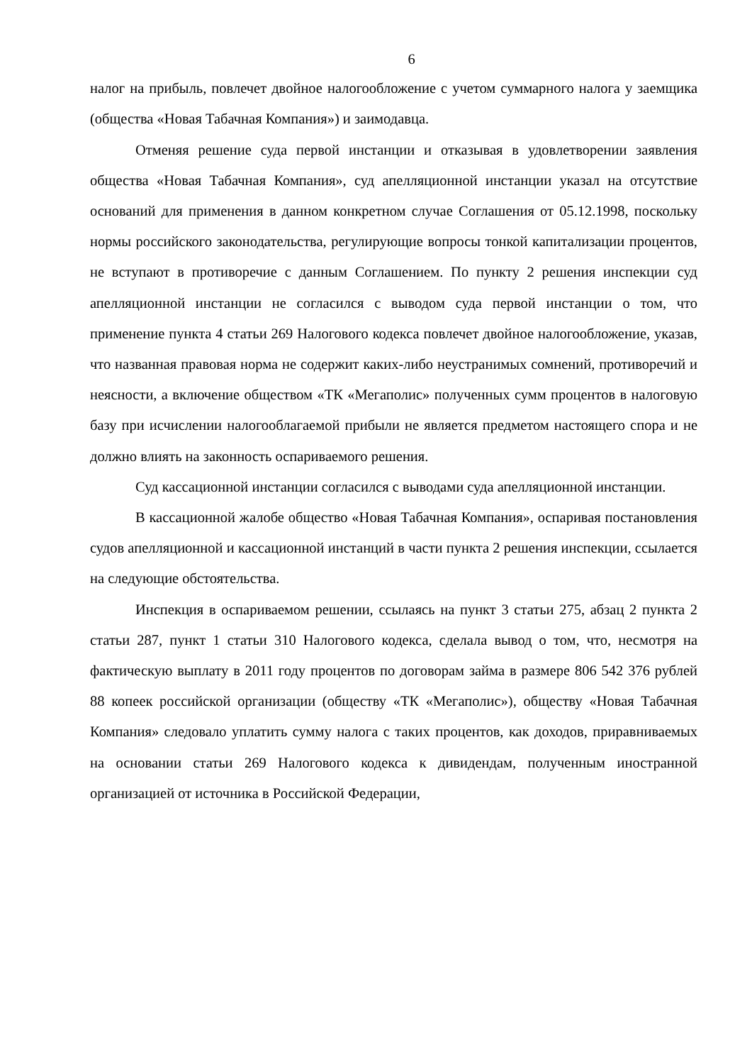6
налог на прибыль, повлечет двойное налогообложение с учетом суммарного налога у заемщика (общества «Новая Табачная Компания») и заимодавца.
Отменяя решение суда первой инстанции и отказывая в удовлетворении заявления общества «Новая Табачная Компания», суд апелляционной инстанции указал на отсутствие оснований для применения в данном конкретном случае Соглашения от 05.12.1998, поскольку нормы российского законодательства, регулирующие вопросы тонкой капитализации процентов, не вступают в противоречие с данным Соглашением. По пункту 2 решения инспекции суд апелляционной инстанции не согласился с выводом суда первой инстанции о том, что применение пункта 4 статьи 269 Налогового кодекса повлечет двойное налогообложение, указав, что названная правовая норма не содержит каких-либо неустранимых сомнений, противоречий и неясности, а включение обществом «ТК «Мегаполис» полученных сумм процентов в налоговую базу при исчислении налогооблагаемой прибыли не является предметом настоящего спора и не должно влиять на законность оспариваемого решения.
Суд кассационной инстанции согласился с выводами суда апелляционной инстанции.
В кассационной жалобе общество «Новая Табачная Компания», оспаривая постановления судов апелляционной и кассационной инстанций в части пункта 2 решения инспекции, ссылается на следующие обстоятельства.
Инспекция в оспариваемом решении, ссылаясь на пункт 3 статьи 275, абзац 2 пункта 2 статьи 287, пункт 1 статьи 310 Налогового кодекса, сделала вывод о том, что, несмотря на фактическую выплату в 2011 году процентов по договорам займа в размере 806 542 376 рублей 88 копеек российской организации (обществу «ТК «Мегаполис»), обществу «Новая Табачная Компания» следовало уплатить сумму налога с таких процентов, как доходов, приравниваемых на основании статьи 269 Налогового кодекса к дивидендам, полученным иностранной организацией от источника в Российской Федерации,